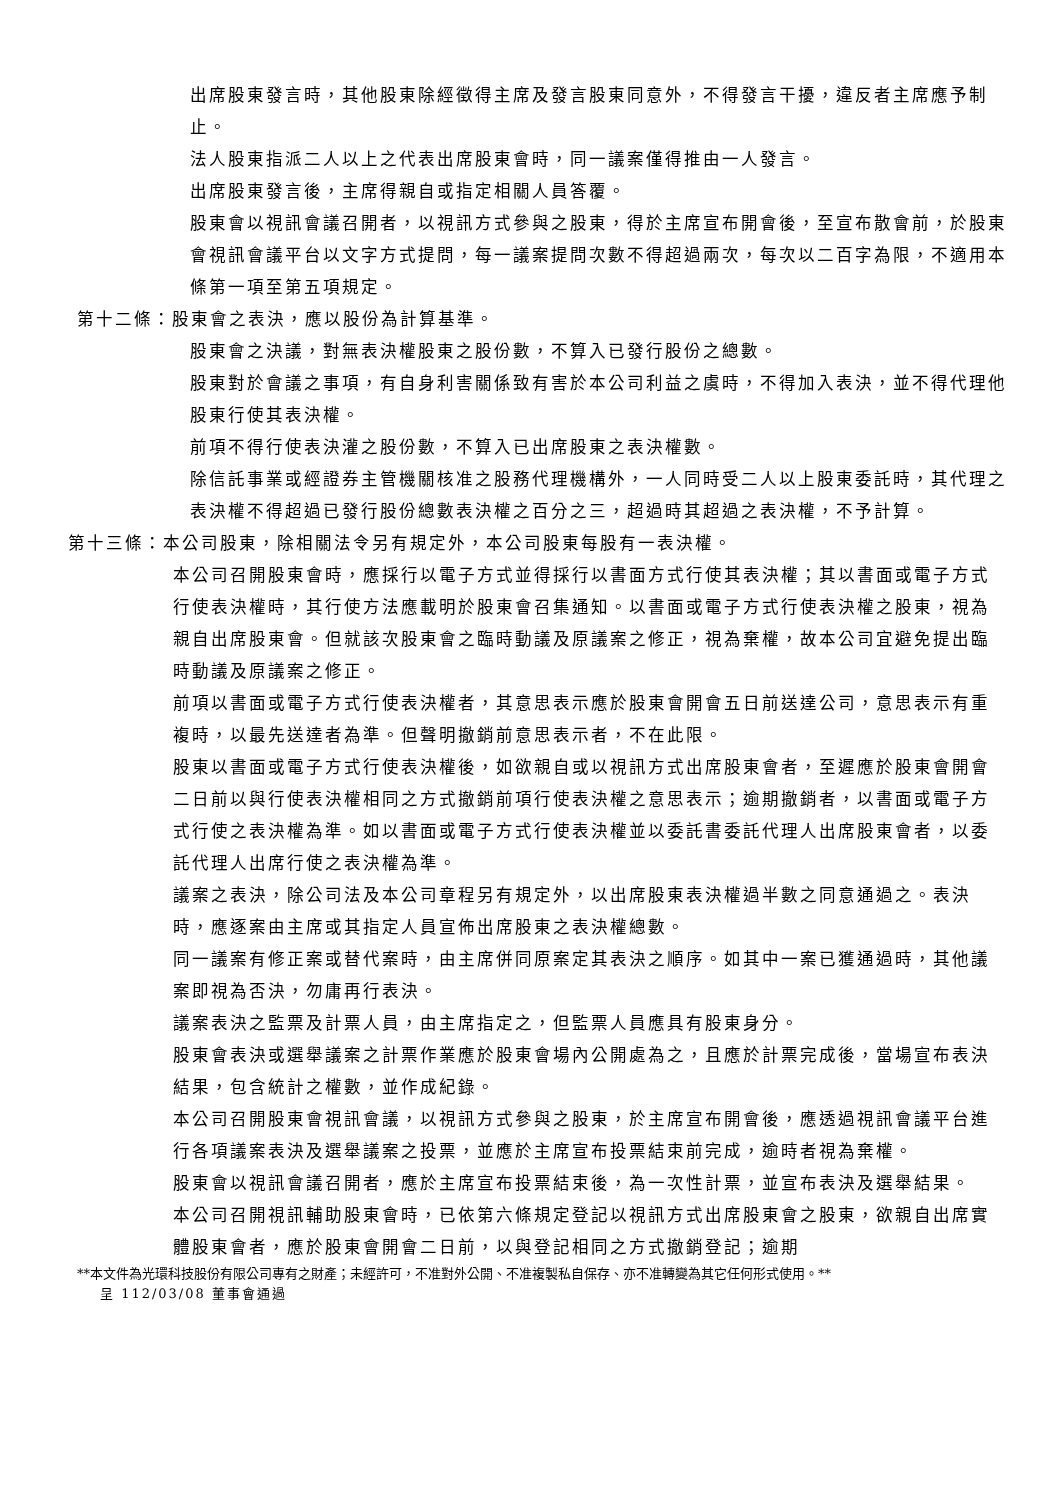出席股東發言時，其他股東除經徵得主席及發言股東同意外，不得發言干擾，違反者主席應予制止。
法人股東指派二人以上之代表出席股東會時，同一議案僅得推由一人發言。
出席股東發言後，主席得親自或指定相關人員答覆。
股東會以視訊會議召開者，以視訊方式參與之股東，得於主席宣布開會後，至宣布散會前，於股東會視訊會議平台以文字方式提問，每一議案提問次數不得超過兩次，每次以二百字為限，不適用本條第一項至第五項規定。
第十二條：股東會之表決，應以股份為計算基準。
股東會之決議，對無表決權股東之股份數，不算入已發行股份之總數。
股東對於會議之事項，有自身利害關係致有害於本公司利益之虞時，不得加入表決，並不得代理他股東行使其表決權。
前項不得行使表決灌之股份數，不算入已出席股東之表決權數。
除信託事業或經證券主管機關核准之股務代理機構外，一人同時受二人以上股東委託時，其代理之表決權不得超過已發行股份總數表決權之百分之三，超過時其超過之表決權，不予計算。
第十三條：本公司股東，除相關法令另有規定外，本公司股東每股有一表決權。
本公司召開股東會時，應採行以電子方式並得採行以書面方式行使其表決權；其以書面或電子方式行使表決權時，其行使方法應載明於股東會召集通知。以書面或電子方式行使表決權之股東，視為親自出席股東會。但就該次股東會之臨時動議及原議案之修正，視為棄權，故本公司宜避免提出臨時動議及原議案之修正。
前項以書面或電子方式行使表決權者，其意思表示應於股東會開會五日前送達公司，意思表示有重複時，以最先送達者為準。但聲明撤銷前意思表示者，不在此限。
股東以書面或電子方式行使表決權後，如欲親自或以視訊方式出席股東會者，至遲應於股東會開會二日前以與行使表決權相同之方式撤銷前項行使表決權之意思表示；逾期撤銷者，以書面或電子方式行使之表決權為準。如以書面或電子方式行使表決權並以委託書委託代理人出席股東會者，以委託代理人出席行使之表決權為準。
議案之表決，除公司法及本公司章程另有規定外，以出席股東表決權過半數之同意通過之。表決時，應逐案由主席或其指定人員宣佈出席股東之表決權總數。
同一議案有修正案或替代案時，由主席併同原案定其表決之順序。如其中一案已獲通過時，其他議案即視為否決，勿庸再行表決。
議案表決之監票及計票人員，由主席指定之，但監票人員應具有股東身分。
股東會表決或選舉議案之計票作業應於股東會場內公開處為之，且應於計票完成後，當場宣布表決結果，包含統計之權數，並作成紀錄。
本公司召開股東會視訊會議，以視訊方式參與之股東，於主席宣布開會後，應透過視訊會議平台進行各項議案表決及選舉議案之投票，並應於主席宣布投票結束前完成，逾時者視為棄權。
股東會以視訊會議召開者，應於主席宣布投票結束後，為一次性計票，並宣布表決及選舉結果。
本公司召開視訊輔助股東會時，已依第六條規定登記以視訊方式出席股東會之股東，欲親自出席實體股東會者，應於股東會開會二日前，以與登記相同之方式撤銷登記；逾期
**本文件為光環科技股份有限公司專有之財產；未經許可，不准對外公開、不准複製私自保存、亦不准轉變為其它任何形式使用。**
呈 112/03/08 董事會通過